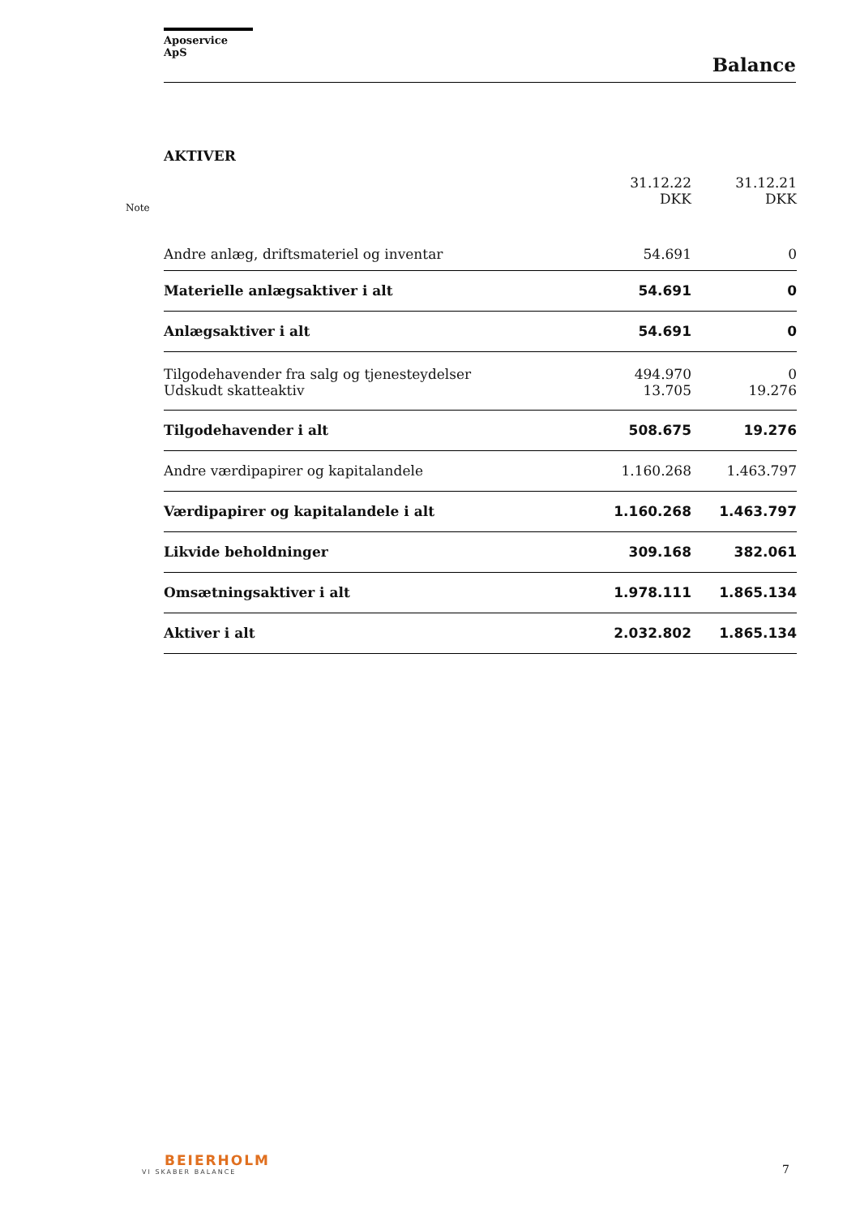Aposervice ApS
Balance
AKTIVER
| Note | | 31.12.22 DKK | 31.12.21 DKK |
| --- | --- | --- | --- |
| | Andre anlæg, driftsmateriel og inventar | 54.691 | 0 |
| | Materielle anlægsaktiver i alt | 54.691 | 0 |
| | Anlægsaktiver i alt | 54.691 | 0 |
| | Tilgodehavender fra salg og tjenesteydelser | 494.970 | 0 |
| | Udskudt skatteaktiv | 13.705 | 19.276 |
| | Tilgodehavender i alt | 508.675 | 19.276 |
| | Andre værdipapirer og kapitalandele | 1.160.268 | 1.463.797 |
| | Værdipapirer og kapitalandele i alt | 1.160.268 | 1.463.797 |
| | Likvide beholdninger | 309.168 | 382.061 |
| | Omsætningsaktiver i alt | 1.978.111 | 1.865.134 |
| | Aktiver i alt | 2.032.802 | 1.865.134 |
BEIERHOLM
VI SKABER BALANCE
7